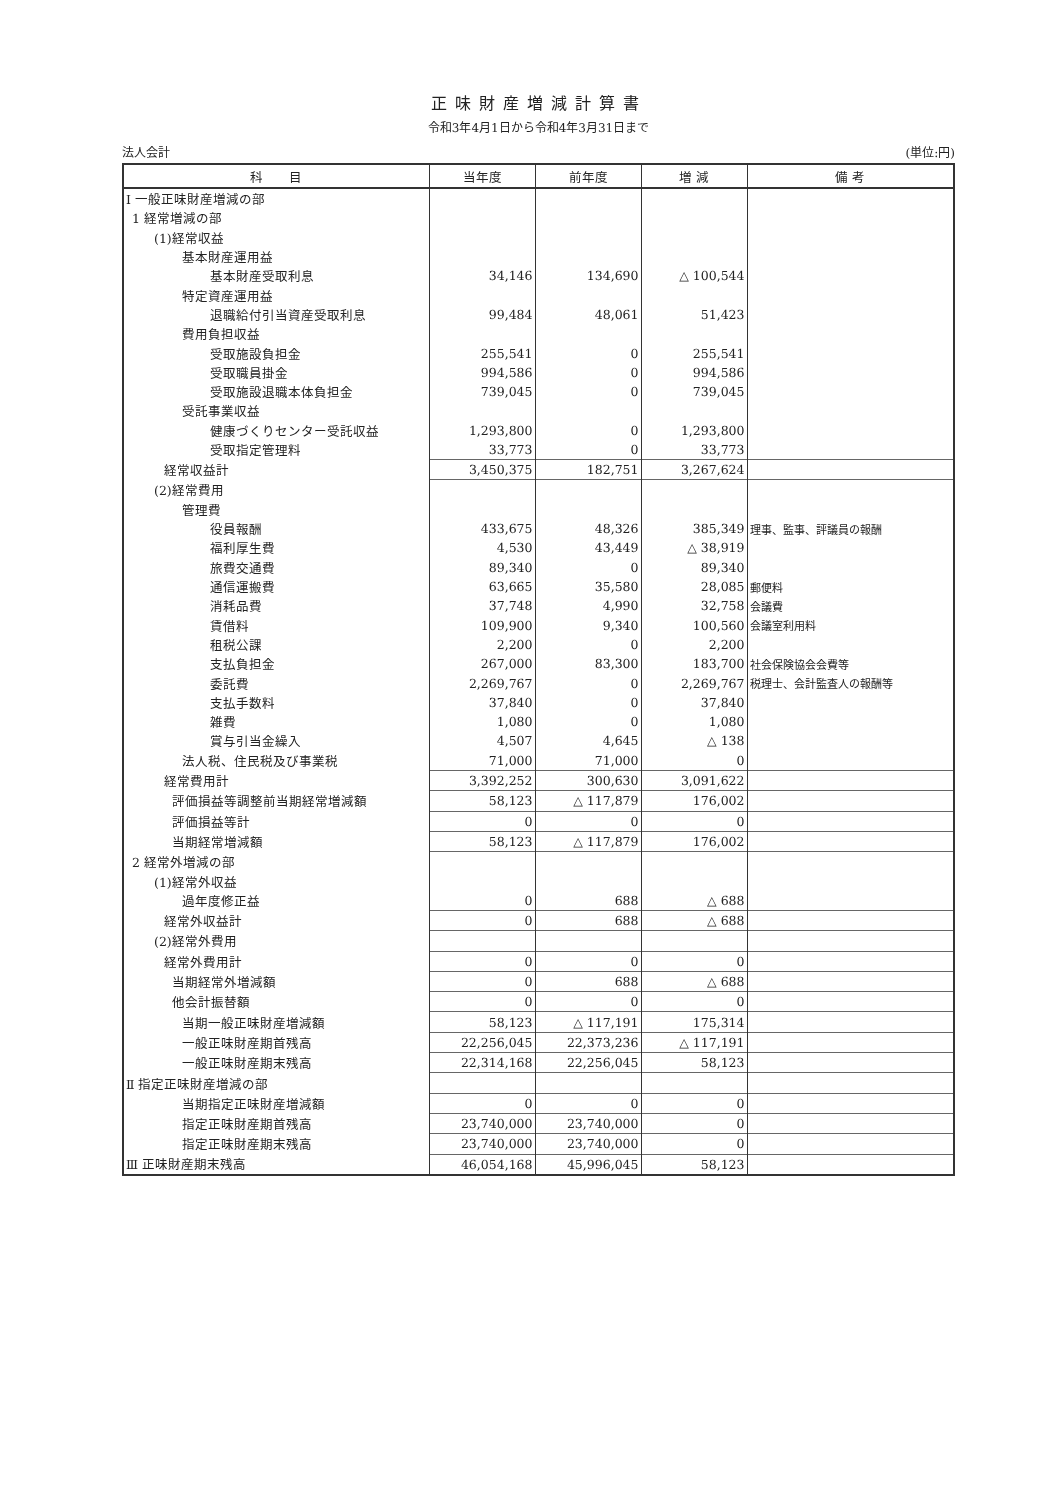正味財産増減計算書
令和3年4月1日から令和4年3月31日まで
法人会計 (単位:円)
| 科 目 | 当年度 | 前年度 | 増 減 | 備 考 |
| --- | --- | --- | --- | --- |
| Ⅰ 一般正味財産増減の部 | | | | |
| 1 経常増減の部 | | | | |
| (1)経常収益 | | | | |
| 基本財産運用益 | | | | |
| 基本財産受取利息 | 34,146 | 134,690 | △ 100,544 | |
| 特定資産運用益 | | | | |
| 退職給付引当資産受取利息 | 99,484 | 48,061 | 51,423 | |
| 費用負担収益 | | | | |
| 受取施設負担金 | 255,541 | 0 | 255,541 | |
| 受取職員掛金 | 994,586 | 0 | 994,586 | |
| 受取施設退職本体負担金 | 739,045 | 0 | 739,045 | |
| 受託事業収益 | | | | |
| 健康づくりセンター受託収益 | 1,293,800 | 0 | 1,293,800 | |
| 受取指定管理料 | 33,773 | 0 | 33,773 | |
| 経常収益計 | 3,450,375 | 182,751 | 3,267,624 | |
| (2)経常費用 | | | | |
| 管理費 | | | | |
| 役員報酬 | 433,675 | 48,326 | 385,349 | 理事、監事、評議員の報酬 |
| 福利厚生費 | 4,530 | 43,449 | △ 38,919 | |
| 旅費交通費 | 89,340 | 0 | 89,340 | |
| 通信運搬費 | 63,665 | 35,580 | 28,085 | 郵便料 |
| 消耗品費 | 37,748 | 4,990 | 32,758 | 会議費 |
| 賃借料 | 109,900 | 9,340 | 100,560 | 会議室利用料 |
| 租税公課 | 2,200 | 0 | 2,200 | |
| 支払負担金 | 267,000 | 83,300 | 183,700 | 社会保険協会会費等 |
| 委託費 | 2,269,767 | 0 | 2,269,767 | 税理士、会計監査人の報酬等 |
| 支払手数料 | 37,840 | 0 | 37,840 | |
| 雑費 | 1,080 | 0 | 1,080 | |
| 賞与引当金繰入 | 4,507 | 4,645 | △ 138 | |
| 法人税、住民税及び事業税 | 71,000 | 71,000 | 0 | |
| 経常費用計 | 3,392,252 | 300,630 | 3,091,622 | |
| 評価損益等調整前当期経常増減額 | 58,123 | △ 117,879 | 176,002 | |
| 評価損益等計 | 0 | 0 | 0 | |
| 当期経常増減額 | 58,123 | △ 117,879 | 176,002 | |
| 2 経常外増減の部 | | | | |
| (1)経常外収益 | | | | |
| 過年度修正益 | 0 | 688 | △ 688 | |
| 経常外収益計 | 0 | 688 | △ 688 | |
| (2)経常外費用 | | | | |
| 経常外費用計 | 0 | 0 | 0 | |
| 当期経常外増減額 | 0 | 688 | △ 688 | |
| 他会計振替額 | 0 | 0 | 0 | |
| 当期一般正味財産増減額 | 58,123 | △ 117,191 | 175,314 | |
| 一般正味財産期首残高 | 22,256,045 | 22,373,236 | △ 117,191 | |
| 一般正味財産期末残高 | 22,314,168 | 22,256,045 | 58,123 | |
| Ⅱ 指定正味財産増減の部 | | | | |
| 当期指定正味財産増減額 | 0 | 0 | 0 | |
| 指定正味財産期首残高 | 23,740,000 | 23,740,000 | 0 | |
| 指定正味財産期末残高 | 23,740,000 | 23,740,000 | 0 | |
| Ⅲ 正味財産期末残高 | 46,054,168 | 45,996,045 | 58,123 | |